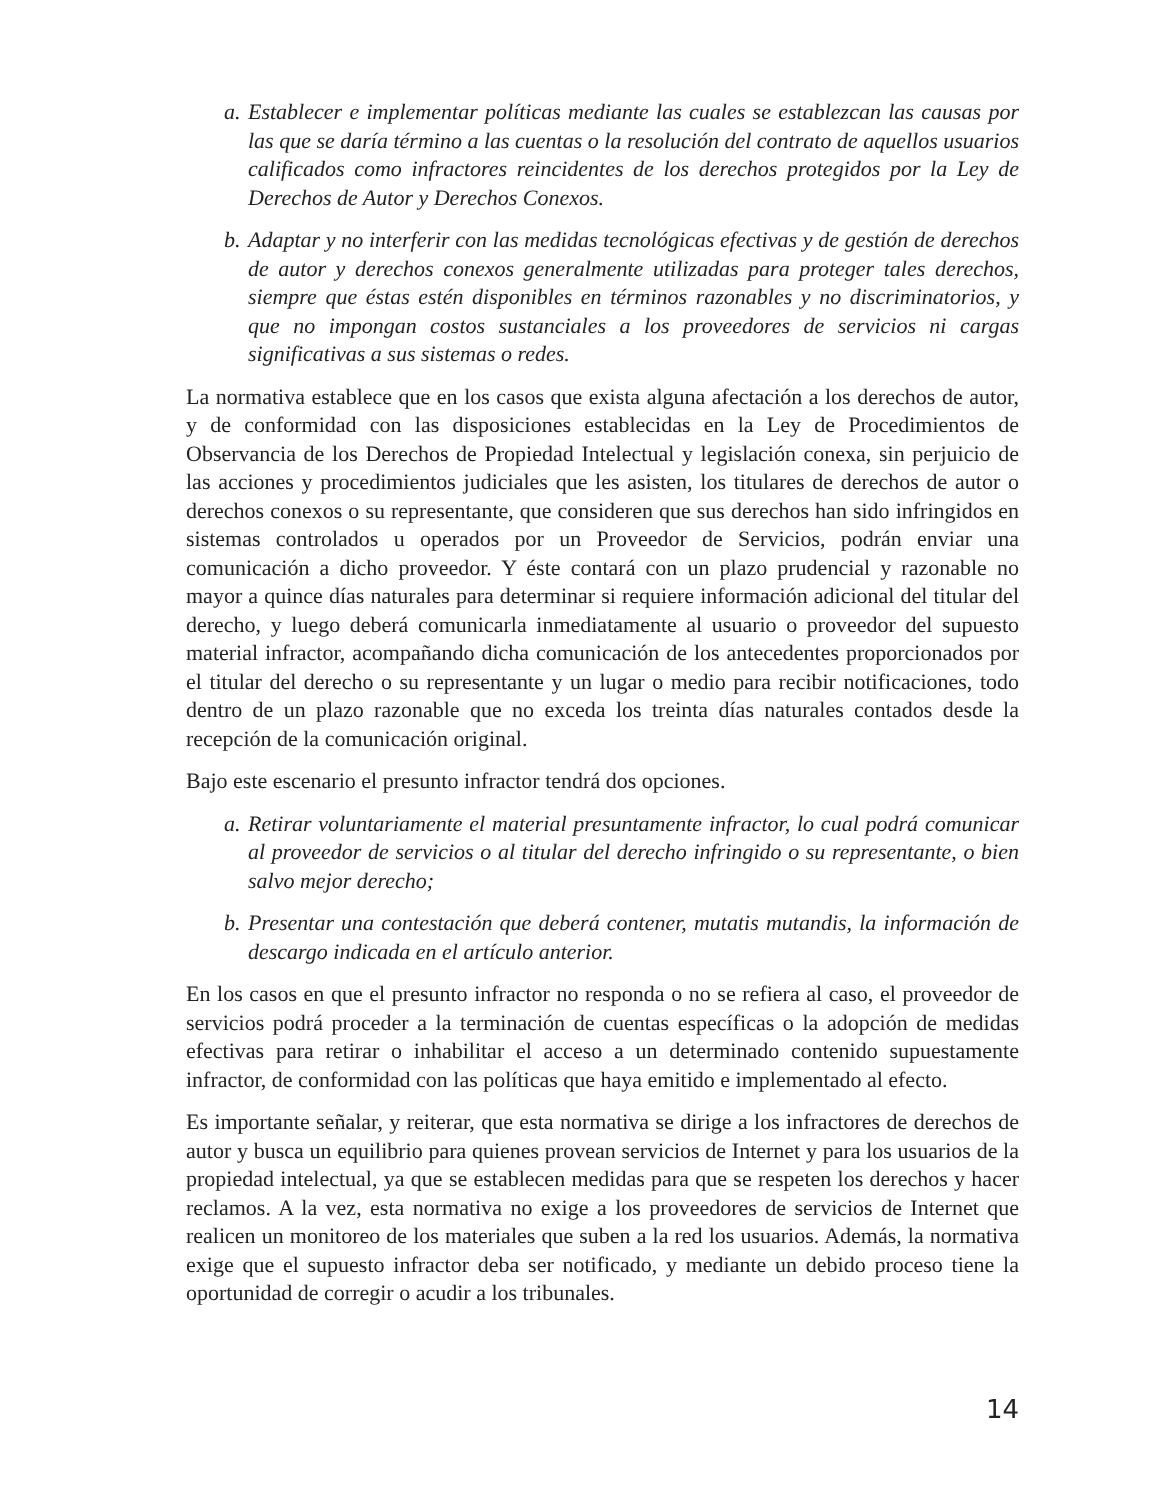a. Establecer e implementar políticas mediante las cuales se establezcan las causas por las que se daría término a las cuentas o la resolución del contrato de aquellos usuarios calificados como infractores reincidentes de los derechos protegidos por la Ley de Derechos de Autor y Derechos Conexos.
b. Adaptar y no interferir con las medidas tecnológicas efectivas y de gestión de derechos de autor y derechos conexos generalmente utilizadas para proteger tales derechos, siempre que éstas estén disponibles en términos razonables y no discriminatorios, y que no impongan costos sustanciales a los proveedores de servicios ni cargas significativas a sus sistemas o redes.
La normativa establece que en los casos que exista alguna afectación a los derechos de autor, y de conformidad con las disposiciones establecidas en la Ley de Procedimientos de Observancia de los Derechos de Propiedad Intelectual y legislación conexa, sin perjuicio de las acciones y procedimientos judiciales que les asisten, los titulares de derechos de autor o derechos conexos o su representante, que consideren que sus derechos han sido infringidos en sistemas controlados u operados por un Proveedor de Servicios, podrán enviar una comunicación a dicho proveedor. Y éste contará con un plazo prudencial y razonable no mayor a quince días naturales para determinar si requiere información adicional del titular del derecho, y luego deberá comunicarla inmediatamente al usuario o proveedor del supuesto material infractor, acompañando dicha comunicación de los antecedentes proporcionados por el titular del derecho o su representante y un lugar o medio para recibir notificaciones, todo dentro de un plazo razonable que no exceda los treinta días naturales contados desde la recepción de la comunicación original.
Bajo este escenario el presunto infractor tendrá dos opciones.
a. Retirar voluntariamente el material presuntamente infractor, lo cual podrá comunicar al proveedor de servicios o al titular del derecho infringido o su representante, o bien salvo mejor derecho;
b. Presentar una contestación que deberá contener, mutatis mutandis, la información de descargo indicada en el artículo anterior.
En los casos en que el presunto infractor no responda o no se refiera al caso, el proveedor de servicios podrá proceder a la terminación de cuentas específicas o la adopción de medidas efectivas para retirar o inhabilitar el acceso a un determinado contenido supuestamente infractor, de conformidad con las políticas que haya emitido e implementado al efecto.
Es importante señalar, y reiterar, que esta normativa se dirige a los infractores de derechos de autor y busca un equilibrio para quienes provean servicios de Internet y para los usuarios de la propiedad intelectual, ya que se establecen medidas para que se respeten los derechos y hacer reclamos. A la vez, esta normativa no exige a los proveedores de servicios de Internet que realicen un monitoreo de los materiales que suben a la red los usuarios. Además, la normativa exige que el supuesto infractor deba ser notificado, y mediante un debido proceso tiene la oportunidad de corregir o acudir a los tribunales.
14